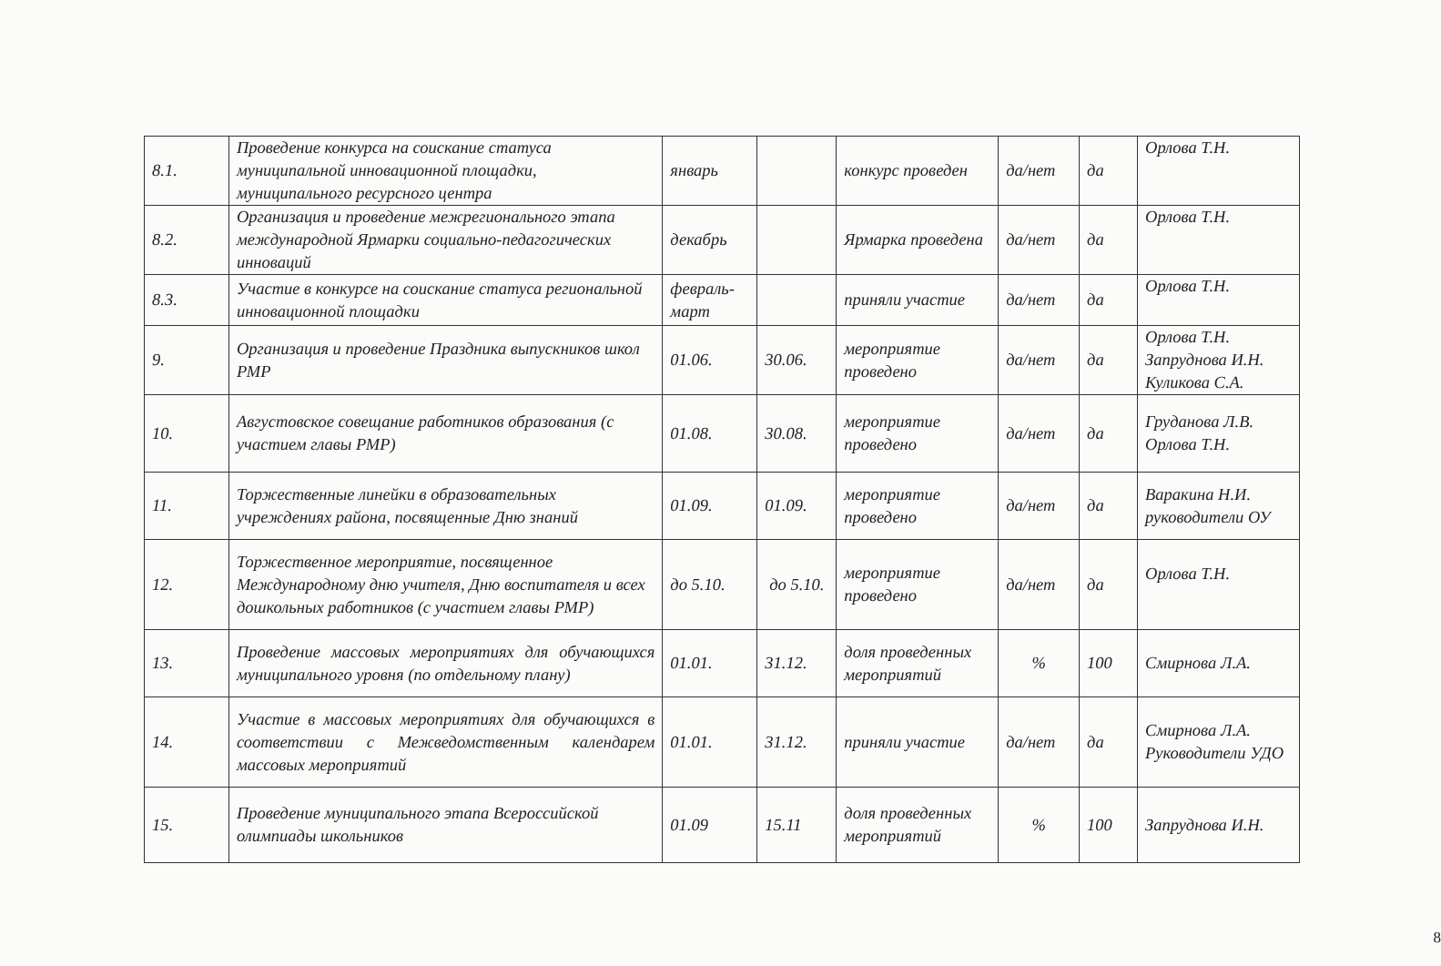| 8.1. | Проведение конкурса на соискание статуса муниципальной инновационной площадки, муниципального ресурсного центра | январь | | конкурс проведен | да/нет | да | Орлова Т.Н. |
| 8.2. | Организация и проведение межрегионального этапа международной Ярмарки социально-педагогических инноваций | декабрь | | Ярмарка проведена | да/нет | да | Орлова Т.Н. |
| 8.3. | Участие в конкурсе на соискание статуса региональной инновационной площадки | февраль-март | | приняли участие | да/нет | да | Орлова Т.Н. |
| 9. | Организация и проведение Праздника выпускников школ РМР | 01.06. | 30.06. | мероприятие проведено | да/нет | да | Орлова Т.Н. Запруднова И.Н. Куликова С.А. |
| 10. | Августовское совещание работников образования (с участием главы РМР) | 01.08. | 30.08. | мероприятие проведено | да/нет | да | Груданова Л.В. Орлова Т.Н. |
| 11. | Торжественные линейки в образовательных учреждениях района, посвященные Дню знаний | 01.09. | 01.09. | мероприятие проведено | да/нет | да | Варакина Н.И. руководители ОУ |
| 12. | Торжественное мероприятие, посвященное Международному дню учителя, Дню воспитателя и всех дошкольных работников (с участием главы РМР) | до 5.10. | до 5.10. | мероприятие проведено | да/нет | да | Орлова Т.Н. |
| 13. | Проведение массовых мероприятиях для обучающихся муниципального уровня (по отдельному плану) | 01.01. | 31.12. | доля проведенных мероприятий | % | 100 | Смирнова Л.А. |
| 14. | Участие в массовых мероприятиях для обучающихся в соответствии с Межведомственным календарем массовых мероприятий | 01.01. | 31.12. | приняли участие | да/нет | да | Смирнова Л.А. Руководители УДО |
| 15. | Проведение муниципального этапа Всероссийской олимпиады школьников | 01.09 | 15.11 | доля проведенных мероприятий | % | 100 | Запруднова И.Н. |
8